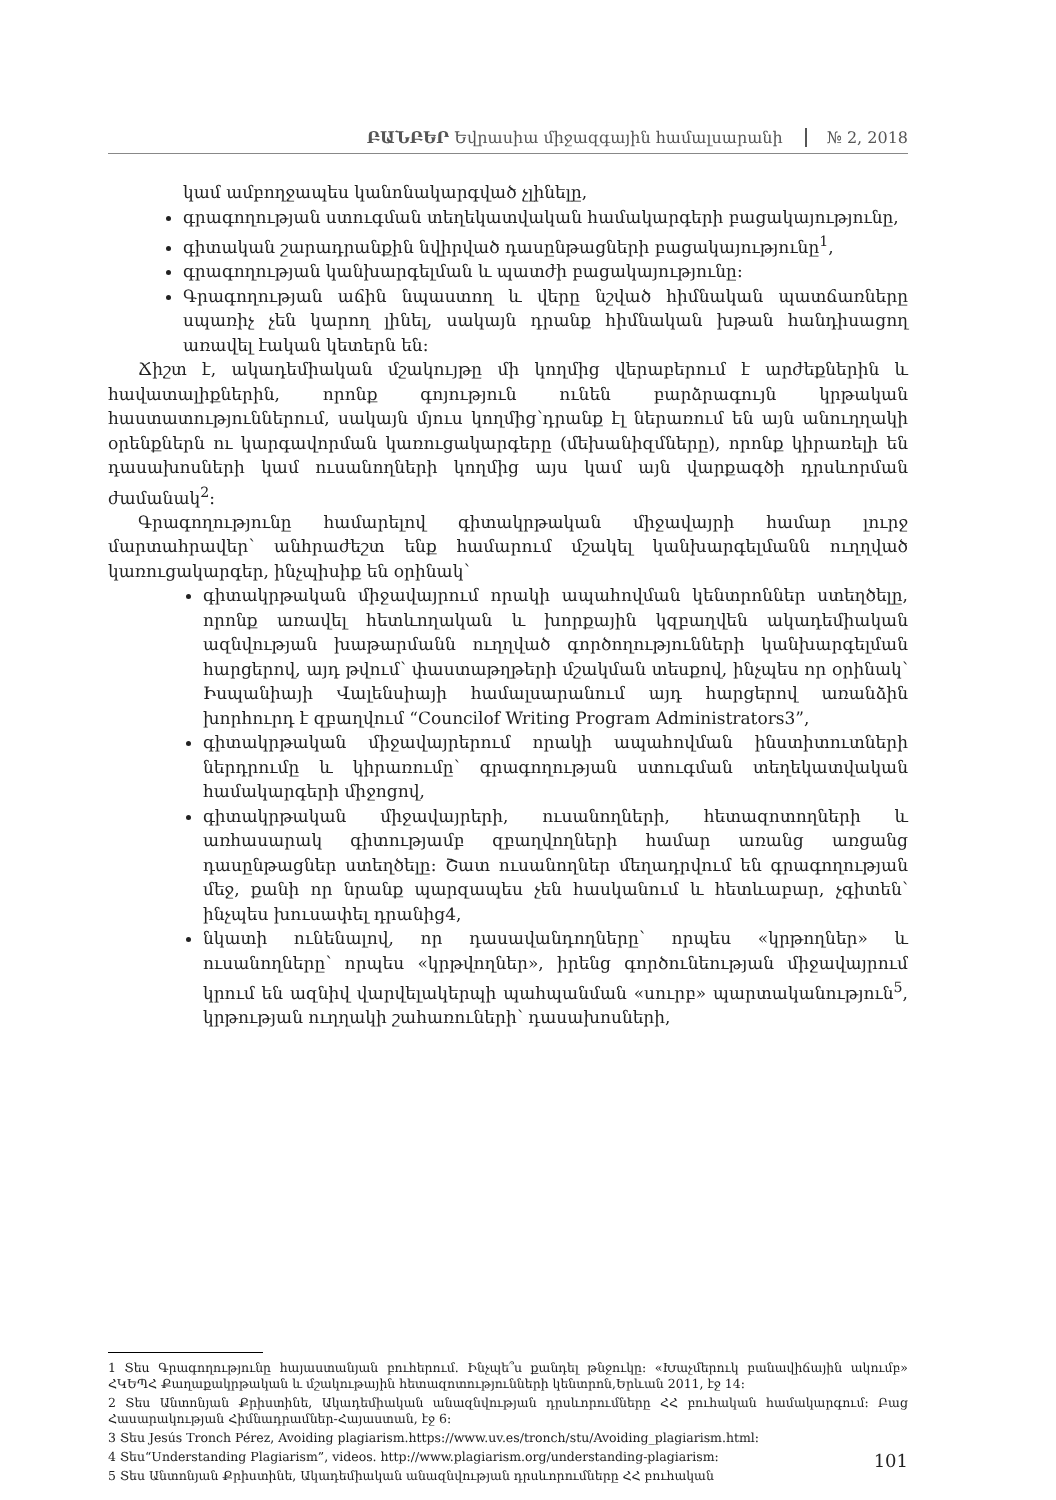ԲԱՆԲԵՐ Եվրասիա միջազգային համալսարանի № 2, 2018
կամ ամբողջապես կանոնակարգված չլինելը,
գրագողության ստուգման տեղեկատվական համակարգերի բացակայությունը,
գիտական շարադրանքին նվիրված դասընթացների բացակայությունը<sup>1</sup>,
գրագողության կանխարգելման և պատժի բացակայությունը:
Գրագողության աճին նպաստող և վերը նշված հիմնական պատճառները սպառիչ չեն կարող լինել, սակայն դրանք հիմնական խթան հանդիսացող առավել էական կետերն են:
Ճիշտ է, ակադեմիական մշակույթը մի կողմից վերաբերում է արժեքներին և հավատալիքներին, որոնք գոյություն ունեն բարձրագույն կրթական հաստատություններում, սակայն մյուս կողմից՝դրանք էլ ներառում են այն անուղղակի օրենքներն ու կարգավորման կառուցակարգերը (մեխանիզմները), որոնք կիրառելի են դասախոսների կամ ուսանողների կողմից այս կամ այն վարքագծի դրսևորման ժամանակ<sup>2</sup>:
Գրագողությունը համարելով գիտակրթական միջավայրի համար լուրջ մարտահրավեր՝ անհրաժեշտ ենք համարում մշակել կանխարգելմանն ուղղված կառուցակարգեր, ինչպիսիք են օրինակ՝
գիտակրթական միջավայրում որակի ապահովման կենտրոններ ստեղծելը, որոնք առավել հետևողական և խորքային կզբաղվեն ակադեմիական ազնվության խաթարմանն ուղղված գործողությունների կանխարգելման հարցերով, այդ թվում՝ փաստաթղթերի մշակման տեսքով, ինչպես որ օրինակ՝ Իսպանիայի Վալենսիայի համալսարանում այդ հարցերով առանձին խորհուրդ է զբաղվում “Councilof Writing Program Administrators3”,
գիտակրթական միջավայրերում որակի ապահովման ինստիտուտների ներդրումը և կիրառումը՝ գրագողության ստուգման տեղեկատվական համակարգերի միջոցով,
գիտակրթական միջավայրերի, ուսանողների, հետազոտողների և առհասարակ գիտությամբ զբաղվողների համար առանց առցանց դասընթացներ ստեղծելը: Շատ ուսանողներ մեղադրվում են գրագողության մեջ, քանի որ նրանք պարզապես չեն հասկանում և հետևաբար, չգիտեն՝ ինչպես խուսափել դրանից4,
նկատի ունենալով, որ դասավանդողները՝ որպես «կրթողներ» և ուսանողները՝ որպես «կրթվողներ», իրենց գործունեության միջավայրում կրում են ազնիվ վարվելակերպի պահպանման «սուրբ» պարտականություն<sup>5</sup>, կրթության ուղղակի շահառուների՝ դասախոսների,
1 Տես Գրագողությունը հայաստանյան բուհերում. Ինչպե՞ս քանդել թնջուկը: «Խաչմերուկ բանավիճային ակումբ» ՀԿԵՊՀ Քաղաքակրթական և մշակութային հետազոտությունների կենտրոն,Երևան 2011, էջ 14:
2 Տես Անտոնյան Քրիստինե, Ակադեմիական անազնվության դրսևորումները ՀՀ բուհական համակարգում: Բաց Հասարակության Հիմնադրամներ-Հայաստան, էջ 6:
3 Տես Jesús Tronch Pérez, Avoiding plagiarism.https://www.uv.es/tronch/stu/Avoiding_plagiarism.html:
4 Տես“Understanding Plagiarism”, videos. http://www.plagiarism.org/understanding-plagiarism:
5 Տես Անտոնյան Քրիստինե, Ակադեմիական անազնվության դրսևորումները ՀՀ բուհական
101